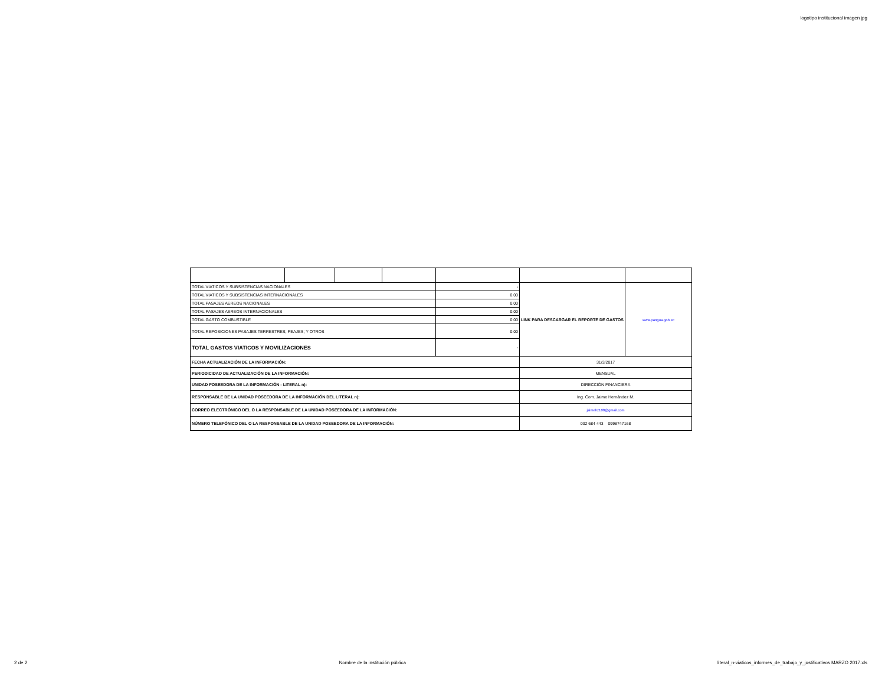logotipo institucional imagen jpg
| TOTAL VIATICOS Y SUBSISTENCIAS NACIONALES | | | | - | LINK PARA DESCARGAR EL REPORTE DE GASTOS | www.pangua.gob.ec |
| TOTAL VIATICOS Y SUBSISTENCIAS INTERNACIONALES | | | | 0.00 | | |
| TOTAL PASAJES AEREOS NACIONALES | | | | 0.00 | | |
| TOTAL PASAJES AEREOS INTERNACIONALES | | | | 0.00 | | |
| TOTAL GASTO COMBUSTIBLE | | | | 0.00 | | |
| TOTAL REPOSICIONES PASAJES TERRESTRES; PEAJES; Y OTROS | | | | 0.00 | | |
| TOTAL GASTOS VIATICOS Y MOVILIZACIONES | | | | - | | |
| FECHA ACTUALIZACIÓN DE LA INFORMACIÓN: | | | | | 31/3/2017 | |
| PERIODICIDAD DE ACTUALIZACIÓN DE LA INFORMACIÓN: | | | | | MENSUAL | |
| UNIDAD POSEEDORA DE LA INFORMACIÓN - LITERAL n): | | | | | DIRECCIÓN FINANCIERA | |
| RESPONSABLE DE LA UNIDAD POSEEDORA DE LA INFORMACIÓN DEL LITERAL n): | | | | | Ing. Com. Jaime Hernández M. | |
| CORREO ELECTRÓNICO DEL O LA RESPONSABLE DE LA UNIDAD POSEEDORA DE LA INFORMACIÓN: | | | | | jaimehz100@gmail.com | |
| NÚMERO TELEFÓNICO DEL O LA RESPONSABLE DE LA UNIDAD POSEEDORA DE LA INFORMACIÓN: | | | | | 032 684 443 0998747168 | |
2 de 2 Nombre de la institución pública literal_n-viaticos_informes_de_trabajo_y_justificativos MARZO 2017.xls